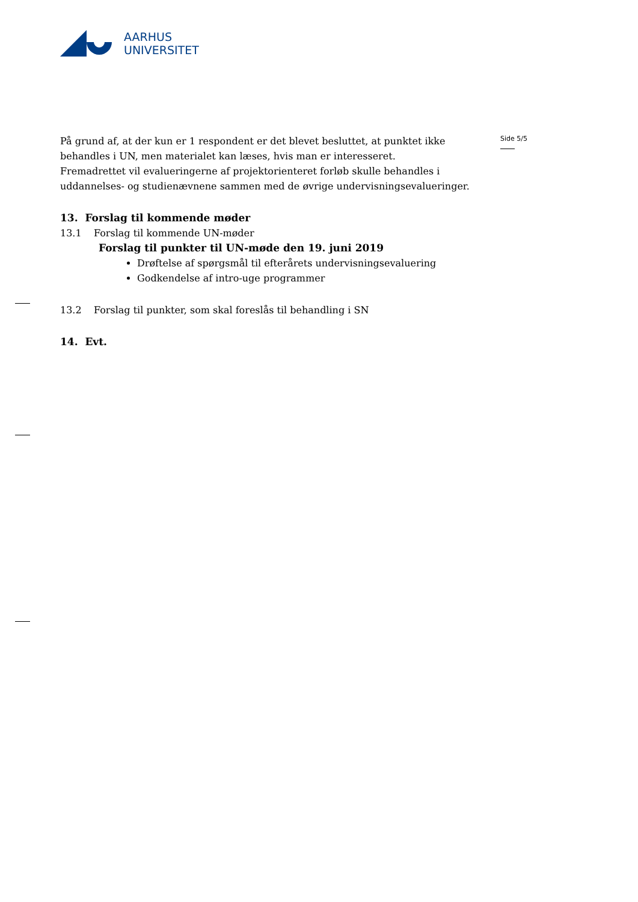AARHUS
UNIVERSITET
Side 5/5
På grund af, at der kun er 1 respondent er det blevet besluttet, at punktet ikke behandles i UN, men materialet kan læses, hvis man er interesseret.
Fremadrettet vil evalueringerne af projektorienteret forløb skulle behandles i uddannelses- og studienævnene sammen med de øvrige undervisningsevalueringer.
13. Forslag til kommende møder
13.1 Forslag til kommende UN-møder
Forslag til punkter til UN-møde den 19. juni 2019
Drøftelse af spørgsmål til efterårets undervisningsevaluering
Godkendelse af intro-uge programmer
13.2 Forslag til punkter, som skal foreslås til behandling i SN
14. Evt.